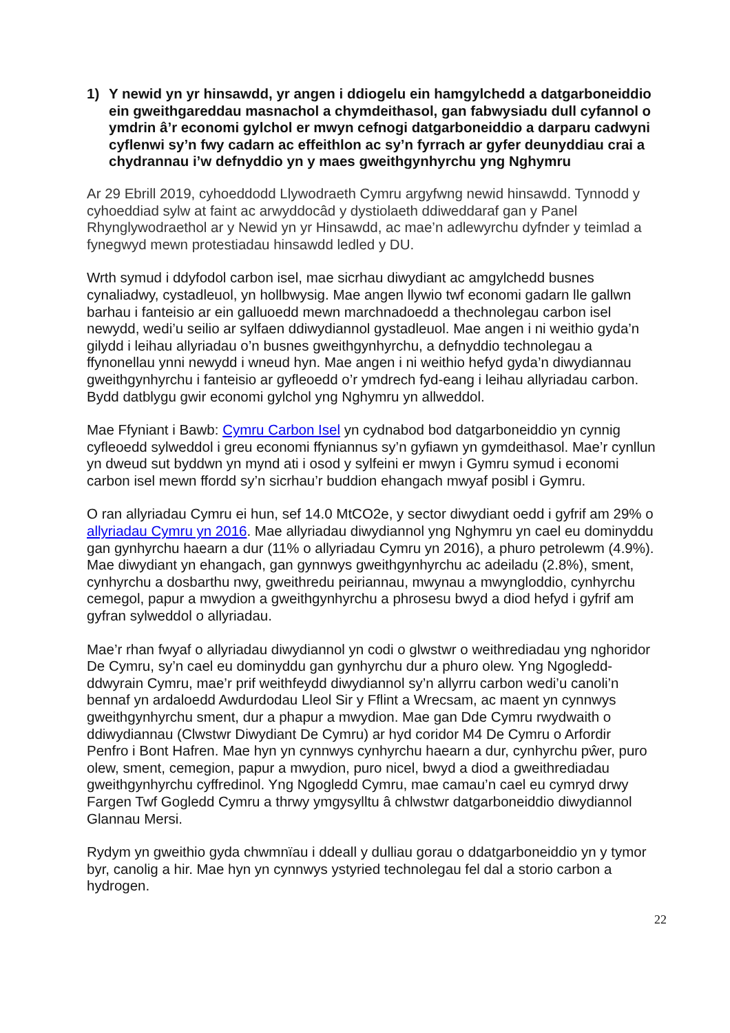1) Y newid yn yr hinsawdd, yr angen i ddiogelu ein hamgylchedd a datgarboneiddio ein gweithgareddau masnachol a chymdeithasol, gan fabwysiadu dull cyfannol o ymdrin â’r economi gylchol er mwyn cefnogi datgarboneiddio a darparu cadwyni cyflenwi sy’n fwy cadarn ac effeithlon ac sy’n fyrrach ar gyfer deunyddiau crai a chydrannau i’w defnyddio yn y maes gweithgynhyrchu yng Nghymru
Ar 29 Ebrill 2019, cyhoeddodd Llywodraeth Cymru argyfwng newid hinsawdd. Tynnodd y cyhoeddiad sylw at faint ac arwyddocâd y dystiolaeth ddiweddaraf gan y Panel Rhynglywodraethol ar y Newid yn yr Hinsawdd, ac mae’n adlewyrchu dyfnder y teimlad a fynegwyd mewn protestiadau hinsawdd ledled y DU.
Wrth symud i ddyfodol carbon isel, mae sicrhau diwydiant ac amgylchedd busnes cynaliadwy, cystadleuol, yn hollbwysig. Mae angen llywio twf economi gadarn lle gallwn barhau i fanteisio ar ein galluoedd mewn marchnadoedd a thechnolegau carbon isel newydd, wedi’u seilio ar sylfaen ddiwydiannol gystadleuol. Mae angen i ni weithio gyda’n gilydd i leihau allyriadau o’n busnes gweithgynhyrchu, a defnyddio technolegau a ffynonellau ynni newydd i wneud hyn. Mae angen i ni weithio hefyd gyda’n diwydiannau gweithgynhyrchu i fanteisio ar gyfleoedd o’r ymdrech fyd-eang i leihau allyriadau carbon. Bydd datblygu gwir economi gylchol yng Nghymru yn allweddol.
Mae Ffyniant i Bawb: Cymru Carbon Isel yn cydnabod bod datgarboneiddio yn cynnig cyfleoedd sylweddol i greu economi ffyniannus sy’n gyfiawn yn gymdeithasol. Mae’r cynllun yn dweud sut byddwn yn mynd ati i osod y sylfeini er mwyn i Gymru symud i economi carbon isel mewn ffordd sy’n sicrhau’r buddion ehangach mwyaf posibl i Gymru.
O ran allyriadau Cymru ei hun, sef 14.0 MtCO2e, y sector diwydiant oedd i gyfrif am 29% o allyriadau Cymru yn 2016. Mae allyriadau diwydiannol yng Nghymru yn cael eu dominyddu gan gynhyrchu haearn a dur (11% o allyriadau Cymru yn 2016), a phuro petrolewm (4.9%). Mae diwydiant yn ehangach, gan gynnwys gweithgynhyrchu ac adeiladu (2.8%), sment, cynhyrchu a dosbarthu nwy, gweithredu peiriannau, mwynau a mwyngloddio, cynhyrchu cemegol, papur a mwydion a gweithgynhyrchu a phrosesu bwyd a diod hefyd i gyfrif am gyfran sylweddol o allyriadau.
Mae’r rhan fwyaf o allyriadau diwydiannol yn codi o glwstwr o weithrediadau yng nghoridor De Cymru, sy’n cael eu dominyddu gan gynhyrchu dur a phuro olew. Yng Ngogledd-ddwyrain Cymru, mae’r prif weithfeydd diwydiannol sy’n allyrru carbon wedi’u canoli’n bennaf yn ardaloedd Awdurdodau Lleol Sir y Fflint a Wrecsam, ac maent yn cynnwys gweithgynhyrchu sment, dur a phapur a mwydion. Mae gan Dde Cymru rwydwaith o ddiwydiannau (Clwstwr Diwydiant De Cymru) ar hyd coridor M4 De Cymru o Arfordir Penfro i Bont Hafren. Mae hyn yn cynnwys cynhyrchu haearn a dur, cynhyrchu pŵer, puro olew, sment, cemegion, papur a mwydion, puro nicel, bwyd a diod a gweithrediadau gweithgynhyrchu cyffredinol. Yng Ngogledd Cymru, mae camau’n cael eu cymryd drwy Fargen Twf Gogledd Cymru a thrwy ymgysylltu â chlwstwr datgarboneiddio diwydiannol Glannau Mersi.
Rydym yn gweithio gyda chwmnïau i ddeall y dulliau gorau o ddatgarboneiddio yn y tymor byr, canolig a hir. Mae hyn yn cynnwys ystyried technolegau fel dal a storio carbon a hydrogen.
22